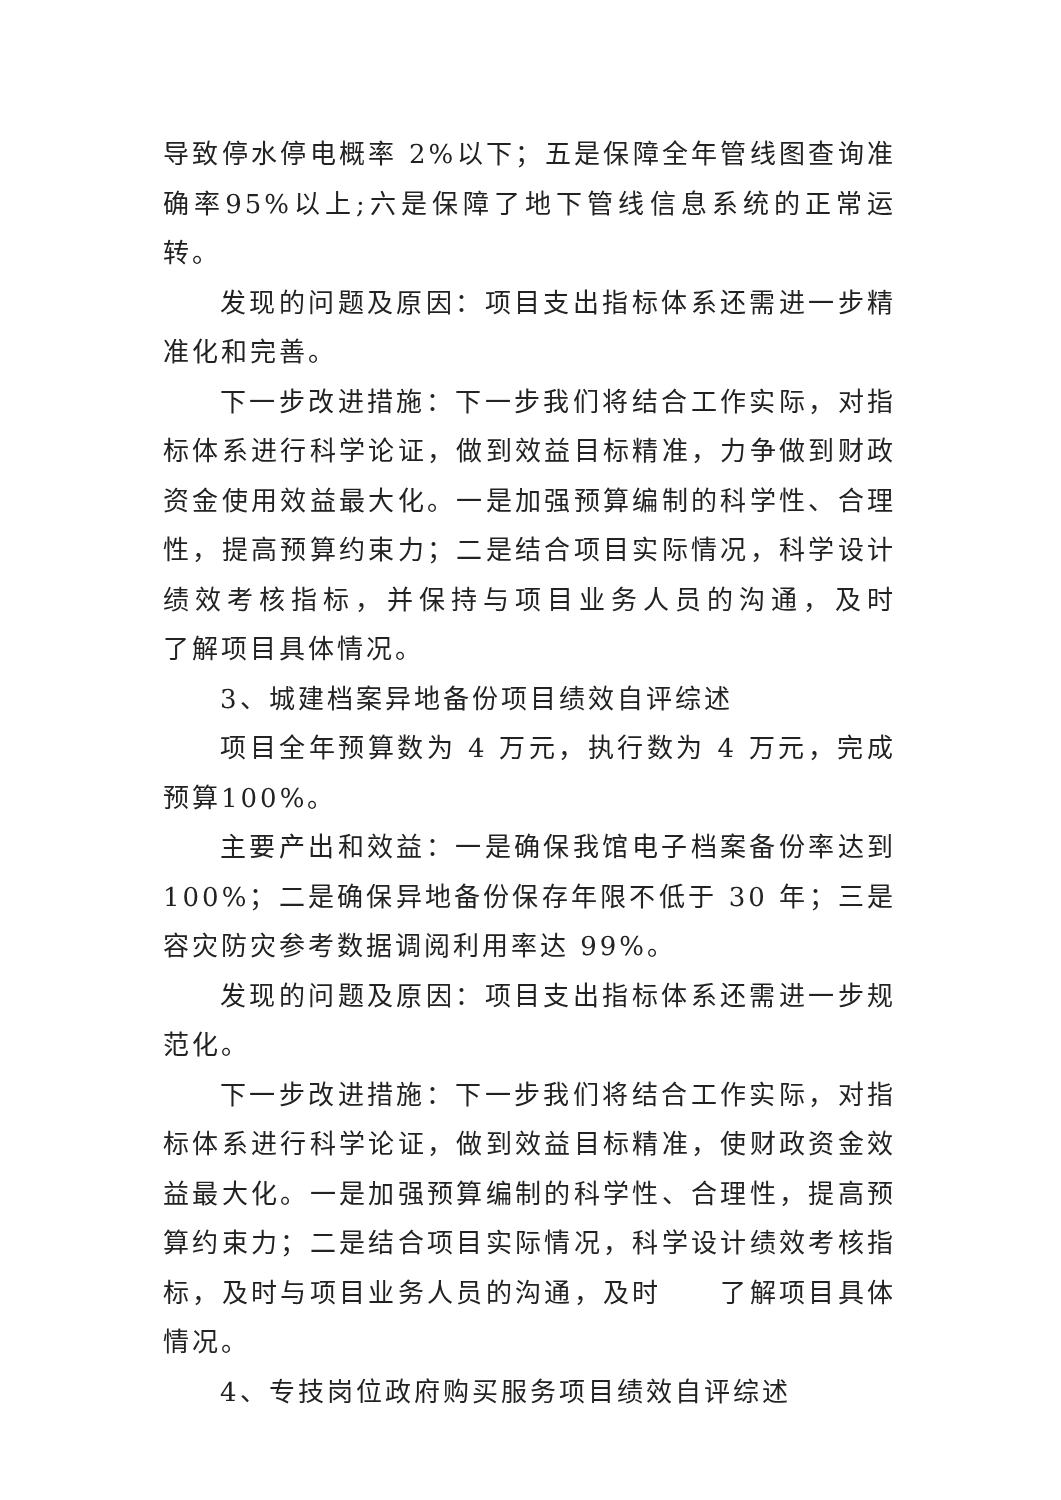导致停水停电概率 2%以下；五是保障全年管线图查询准确率95%以上;六是保障了地下管线信息系统的正常运转。
发现的问题及原因：项目支出指标体系还需进一步精准化和完善。
下一步改进措施：下一步我们将结合工作实际，对指标体系进行科学论证，做到效益目标精准，力争做到财政资金使用效益最大化。一是加强预算编制的科学性、合理性，提高预算约束力；二是结合项目实际情况，科学设计绩效考核指标，并保持与项目业务人员的沟通，及时　　了解项目具体情况。
3、城建档案异地备份项目绩效自评综述
项目全年预算数为 4 万元，执行数为 4 万元，完成预算100%。
主要产出和效益：一是确保我馆电子档案备份率达到100%；二是确保异地备份保存年限不低于 30 年；三是容灾防灾参考数据调阅利用率达 99%。
发现的问题及原因：项目支出指标体系还需进一步规范化。
下一步改进措施：下一步我们将结合工作实际，对指标体系进行科学论证，做到效益目标精准，使财政资金效益最大化。一是加强预算编制的科学性、合理性，提高预算约束力；二是结合项目实际情况，科学设计绩效考核指标，及时与项目业务人员的沟通，及时　　了解项目具体情况。
4、专技岗位政府购买服务项目绩效自评综述